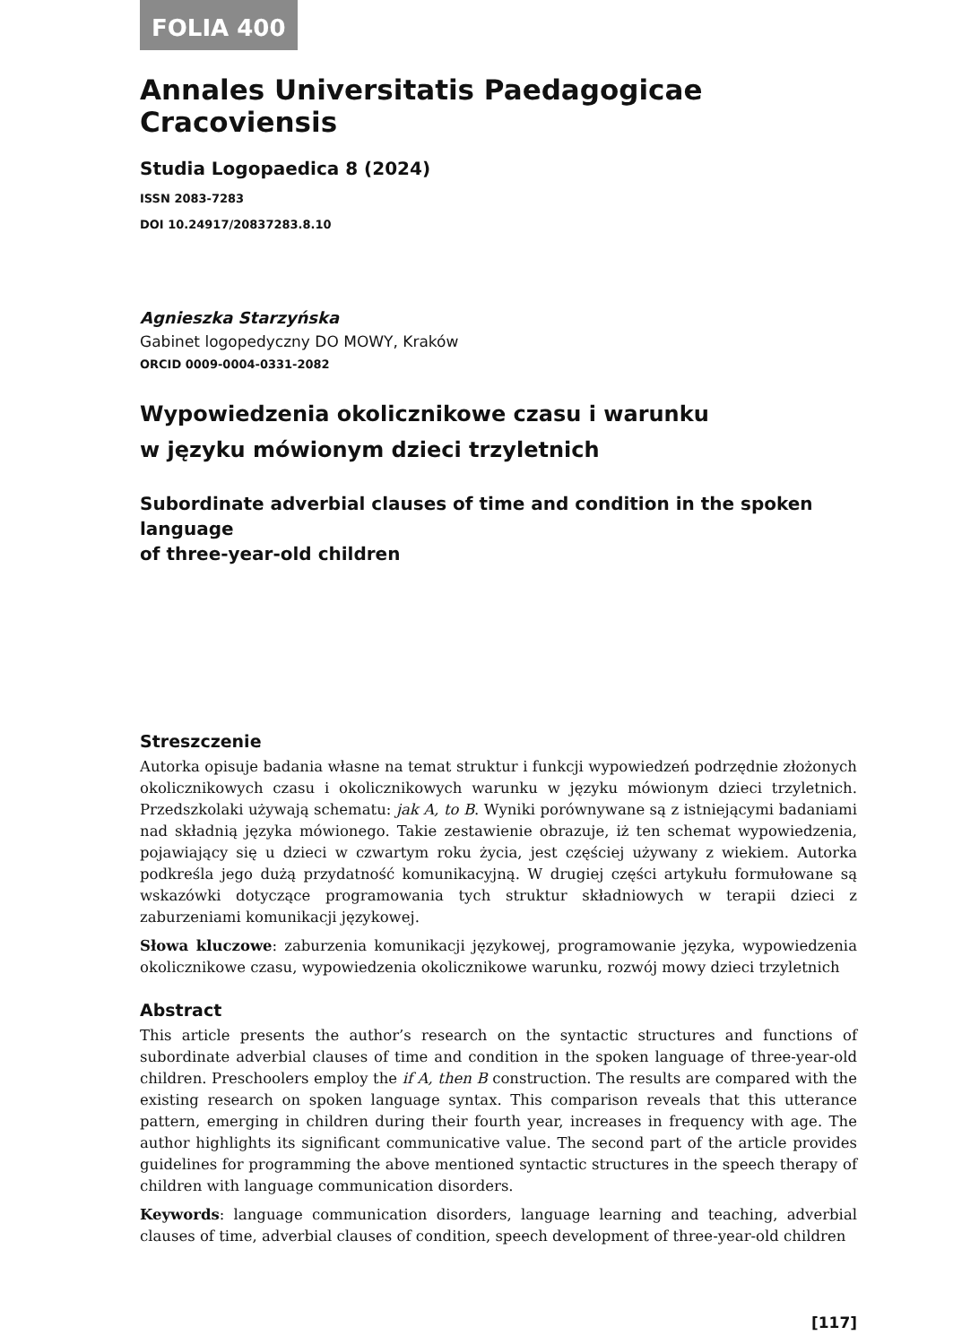FOLIA 400
Annales Universitatis Paedagogicae Cracoviensis
Studia Logopaedica 8 (2024)
ISSN 2083-7283
DOI 10.24917/20837283.8.10
Agnieszka Starzyńska
Gabinet logopedyczny DO MOWY, Kraków
ORCID 0009-0004-0331-2082
Wypowiedzenia okolicznikowe czasu i warunku
w języku mówionym dzieci trzyletnich
Subordinate adverbial clauses of time and condition in the spoken language
of three-year-old children
Streszczenie
Autorka opisuje badania własne na temat struktur i funkcji wypowiedzeń podrzędnie złożonych okolicznikowych czasu i okolicznikowych warunku w języku mówionym dzieci trzyletnich. Przedszkolaki używają schematu: jak A, to B. Wyniki porównywane są z istniejącymi badaniami nad składnią języka mówionego. Takie zestawienie obrazuje, iż ten schemat wypowiedzenia, pojawiający się u dzieci w czwartym roku życia, jest częściej używany z wiekiem. Autorka podkreśla jego dużą przydatność komunikacyjną. W drugiej części artykułu formułowane są wskazówki dotyczące programowania tych struktur składniowych w terapii dzieci z zaburzeniami komunikacji językowej.
Słowa kluczowe: zaburzenia komunikacji językowej, programowanie języka, wypowiedzenia okolicznikowe czasu, wypowiedzenia okolicznikowe warunku, rozwój mowy dzieci trzyletnich
Abstract
This article presents the author’s research on the syntactic structures and functions of subordinate adverbial clauses of time and condition in the spoken language of three-year-old children. Preschoolers employ the if A, then B construction. The results are compared with the existing research on spoken language syntax. This comparison reveals that this utterance pattern, emerging in children during their fourth year, increases in frequency with age. The author highlights its significant communicative value. The second part of the article provides guidelines for programming the above mentioned syntactic structures in the speech therapy of children with language communication disorders.
Keywords: language communication disorders, language learning and teaching, adverbial clauses of time, adverbial clauses of condition, speech development of three-year-old children
[117]